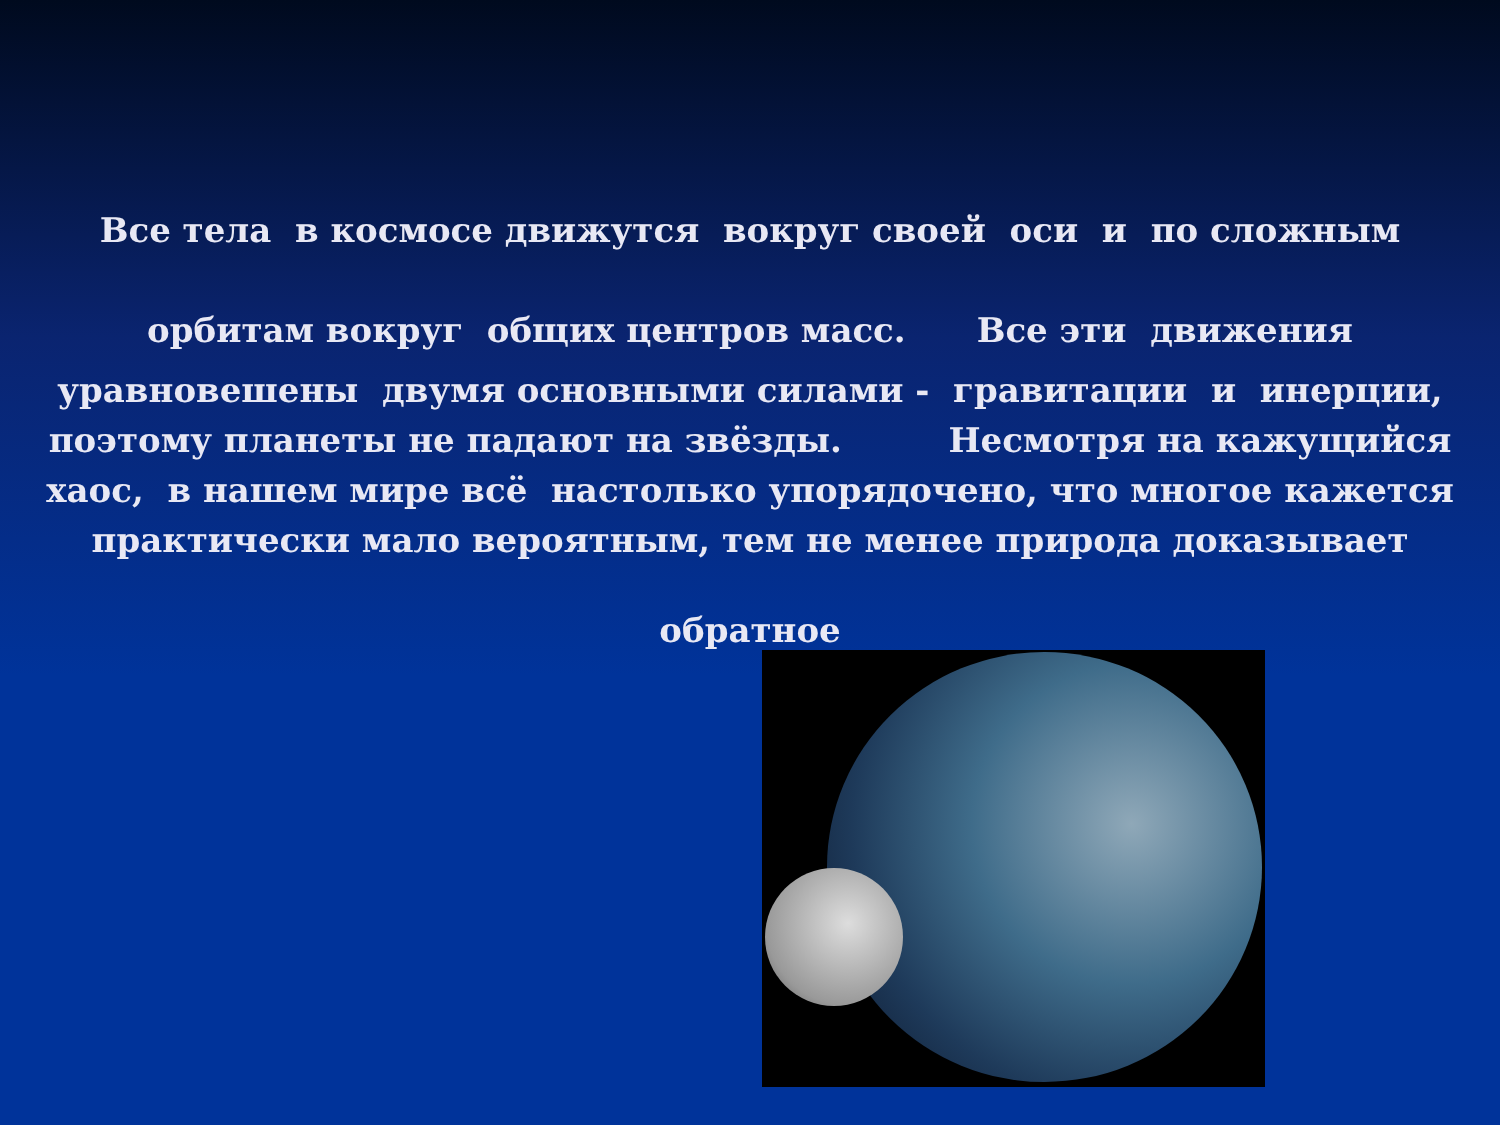Все тела в космосе движутся вокруг своей оси и по сложным
орбитам вокруг общих центров масс. Все эти движения
уравновешены двумя основными силами - гравитации и инерции,
поэтому планеты не падают на звёзды. Несмотря на кажущийся
хаос, в нашем мире всё настолько упорядочено, что многое кажется
практически мало вероятным, тем не менее природа доказывает
обратное